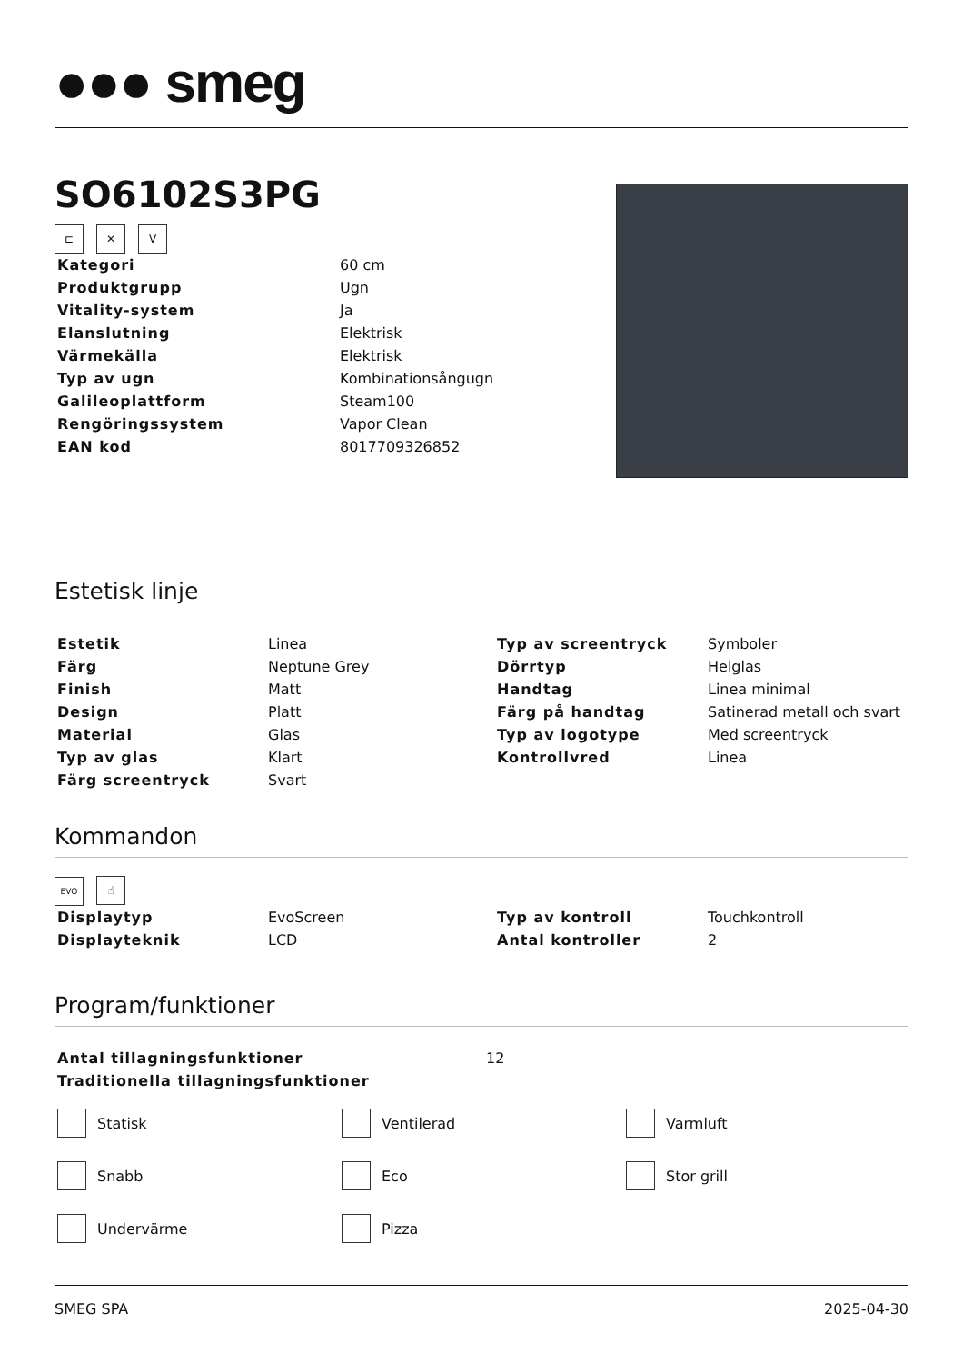●●● smeg
SO6102S3PG
⊏ ✕ V
| Kategori | 60 cm |
| Produktgrupp | Ugn |
| Vitality-system | Ja |
| Elanslutning | Elektrisk |
| Värmekälla | Elektrisk |
| Typ av ugn | Kombinationsångugn |
| Galileoplattform | Steam100 |
| Rengöringssystem | Vapor Clean |
| EAN kod | 8017709326852 |
Estetisk linje
| Estetik | Linea | Typ av screentryck | Symboler |
| Färg | Neptune Grey | Dörrtyp | Helglas |
| Finish | Matt | Handtag | Linea minimal |
| Design | Platt | Färg på handtag | Satinerad metall och svart |
| Material | Glas | Typ av logotype | Med screentryck |
| Typ av glas | Klart | Kontrollvred | Linea |
| Färg screentryck | Svart | | |
Kommandon
EVO ☝
| Displaytyp | EvoScreen | Typ av kontroll | Touchkontroll |
| Displayteknik | LCD | Antal kontroller | 2 |
Program/funktioner
| Antal tillagningsfunktioner | 12 |
| Traditionella tillagningsfunktioner | |
Statisk
Ventilerad
Varmluft
Snabb
Eco
Stor grill
Undervärme
Pizza
SMEG SPA 2025-04-30